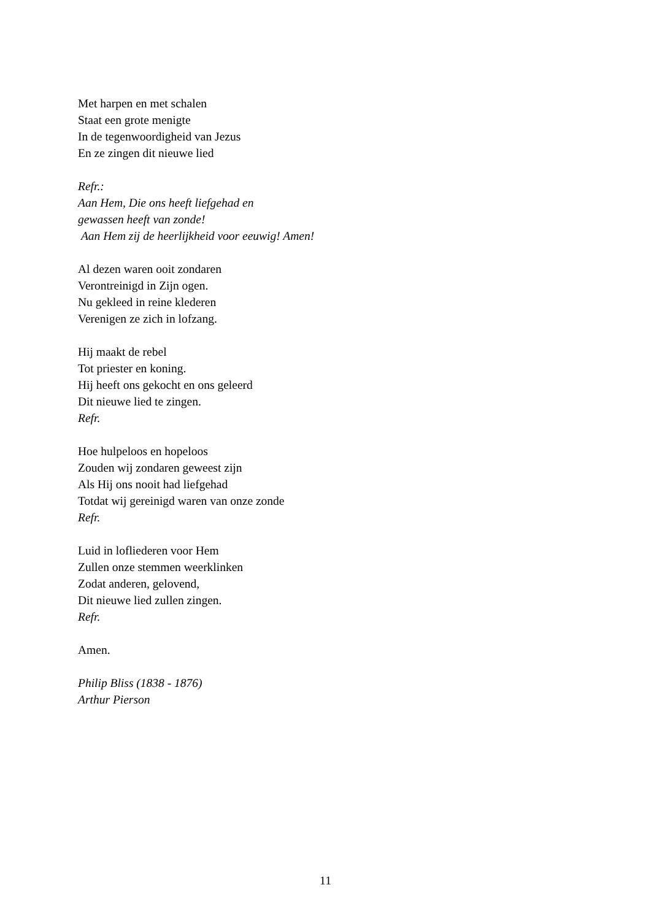Met harpen en met schalen
Staat een grote menigte
In de tegenwoordigheid van Jezus
En ze zingen dit nieuwe lied
Refr.:
Aan Hem, Die ons heeft liefgehad en
gewassen heeft van zonde!
Aan Hem zij de heerlijkheid voor eeuwig! Amen!
Al dezen waren ooit zondaren
Verontreinigd in Zijn ogen.
Nu gekleed in reine klederen
Verenigen ze zich in lofzang.
Hij maakt de rebel
Tot priester en koning.
Hij heeft ons gekocht en ons geleerd
Dit nieuwe lied te zingen.
Refr.
Hoe hulpeloos en hopeloos
Zouden wij zondaren geweest zijn
Als Hij ons nooit had liefgehad
Totdat wij gereinigd waren van onze zonde
Refr.
Luid in lofliederen voor Hem
Zullen onze stemmen weerklinken
Zodat anderen, gelovend,
Dit nieuwe lied zullen zingen.
Refr.
Amen.
Philip Bliss (1838 - 1876)
Arthur Pierson
11